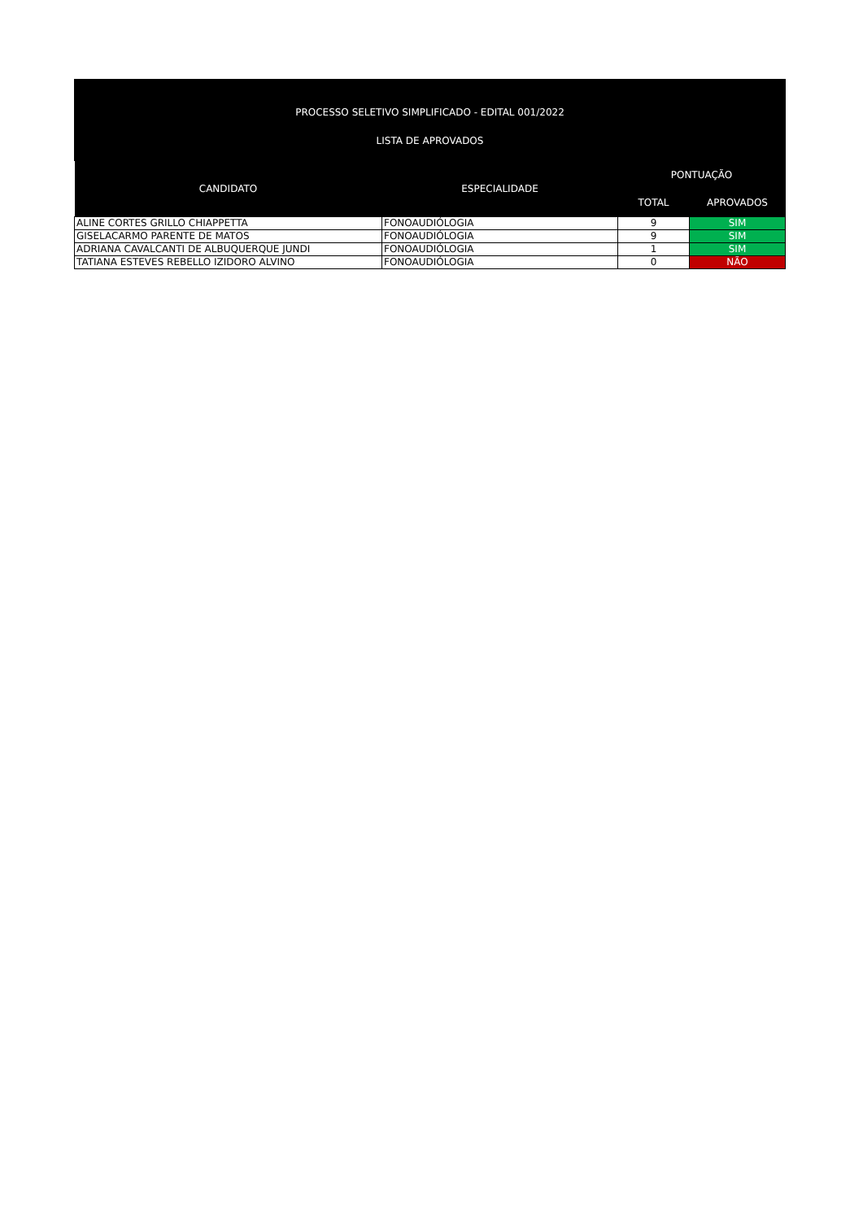PROCESSO SELETIVO SIMPLIFICADO - EDITAL 001/2022
LISTA DE APROVADOS
| CANDIDATO | ESPECIALIDADE | PONTUAÇÃO | |
| --- | --- | --- | --- |
| | | TOTAL | APROVADOS |
| ALINE CORTES GRILLO CHIAPPETTA | FONOAUDIÓLOGIA | 9 | SIM |
| GISELACARMO PARENTE DE MATOS | FONOAUDIÓLOGIA | 9 | SIM |
| ADRIANA CAVALCANTI DE ALBUQUERQUE JUNDI | FONOAUDIÓLOGIA | 1 | SIM |
| TATIANA ESTEVES REBELLO IZIDORO ALVINO | FONOAUDIÓLOGIA | 0 | NÃO |